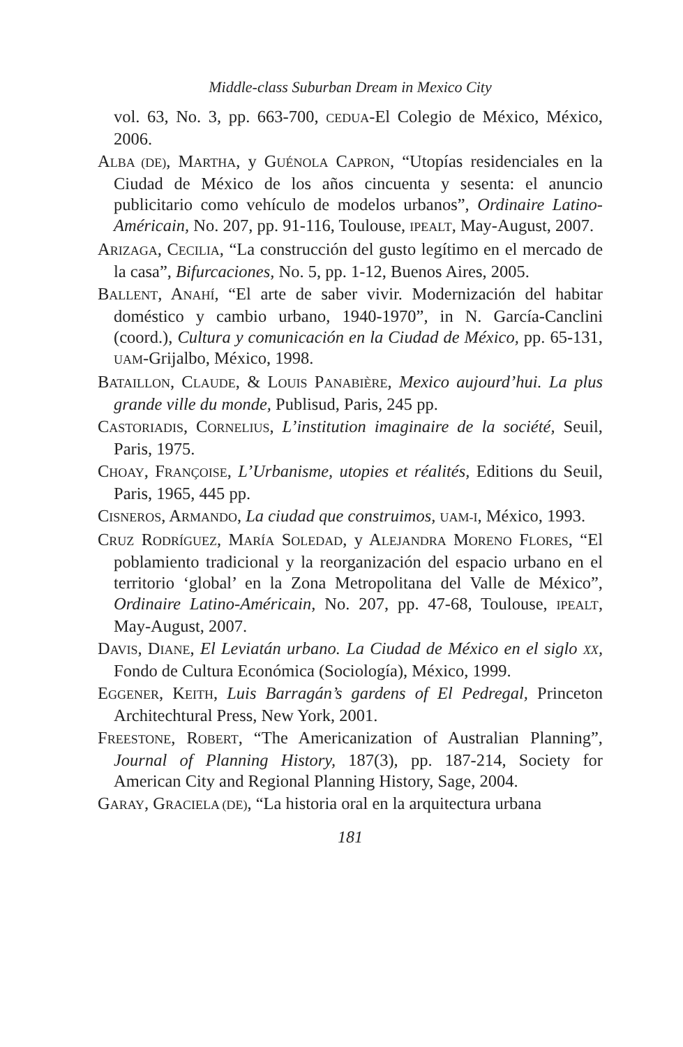Middle-class Suburban Dream in Mexico City
vol. 63, No. 3, pp. 663-700, CEDUA-El Colegio de México, México, 2006.
ALBA (DE), MARTHA, y GUÉNOLA CAPRON, “Utopías residenciales en la Ciudad de México de los años cincuenta y sesenta: el anuncio publicitario como vehículo de modelos urbanos”, Ordinaire Latino-Américain, No. 207, pp. 91-116, Toulouse, IPEALT, May-August, 2007.
ARIZAGA, CECILIA, “La construcción del gusto legítimo en el mercado de la casa”, Bifurcaciones, No. 5, pp. 1-12, Buenos Aires, 2005.
BALLENT, ANAHÍ, “El arte de saber vivir. Modernización del habitar doméstico y cambio urbano, 1940-1970”, in N. García-Canclini (coord.), Cultura y comunicación en la Ciudad de México, pp. 65-131, UAM-Grijalbo, México, 1998.
BATAILLON, CLAUDE, & LOUIS PANABIÈRE, Mexico aujourd’hui. La plus grande ville du monde, Publisud, Paris, 245 pp.
CASTORIADIS, CORNELIUS, L’institution imaginaire de la société, Seuil, Paris, 1975.
CHOAY, FRANÇOISE, L’Urbanisme, utopies et réalités, Editions du Seuil, Paris, 1965, 445 pp.
CISNEROS, ARMANDO, La ciudad que construimos, UAM-I, México, 1993.
CRUZ RODRÍGUEZ, MARÍA SOLEDAD, y ALEJANDRA MORENO FLORES, “El poblamiento tradicional y la reorganización del espacio urbano en el territorio ‘global’ en la Zona Metropolitana del Valle de México”, Ordinaire Latino-Américain, No. 207, pp. 47-68, Toulouse, IPEALT, May-August, 2007.
DAVIS, DIANE, El Leviatán urbano. La Ciudad de México en el siglo XX, Fondo de Cultura Económica (Sociología), México, 1999.
EGGENER, KEITH, Luis Barragán’s gardens of El Pedregal, Princeton Architechtural Press, New York, 2001.
FREESTONE, ROBERT, “The Americanization of Australian Planning”, Journal of Planning History, 187(3), pp. 187-214, Society for American City and Regional Planning History, Sage, 2004.
GARAY, GRACIELA (DE), “La historia oral en la arquitectura urbana
181